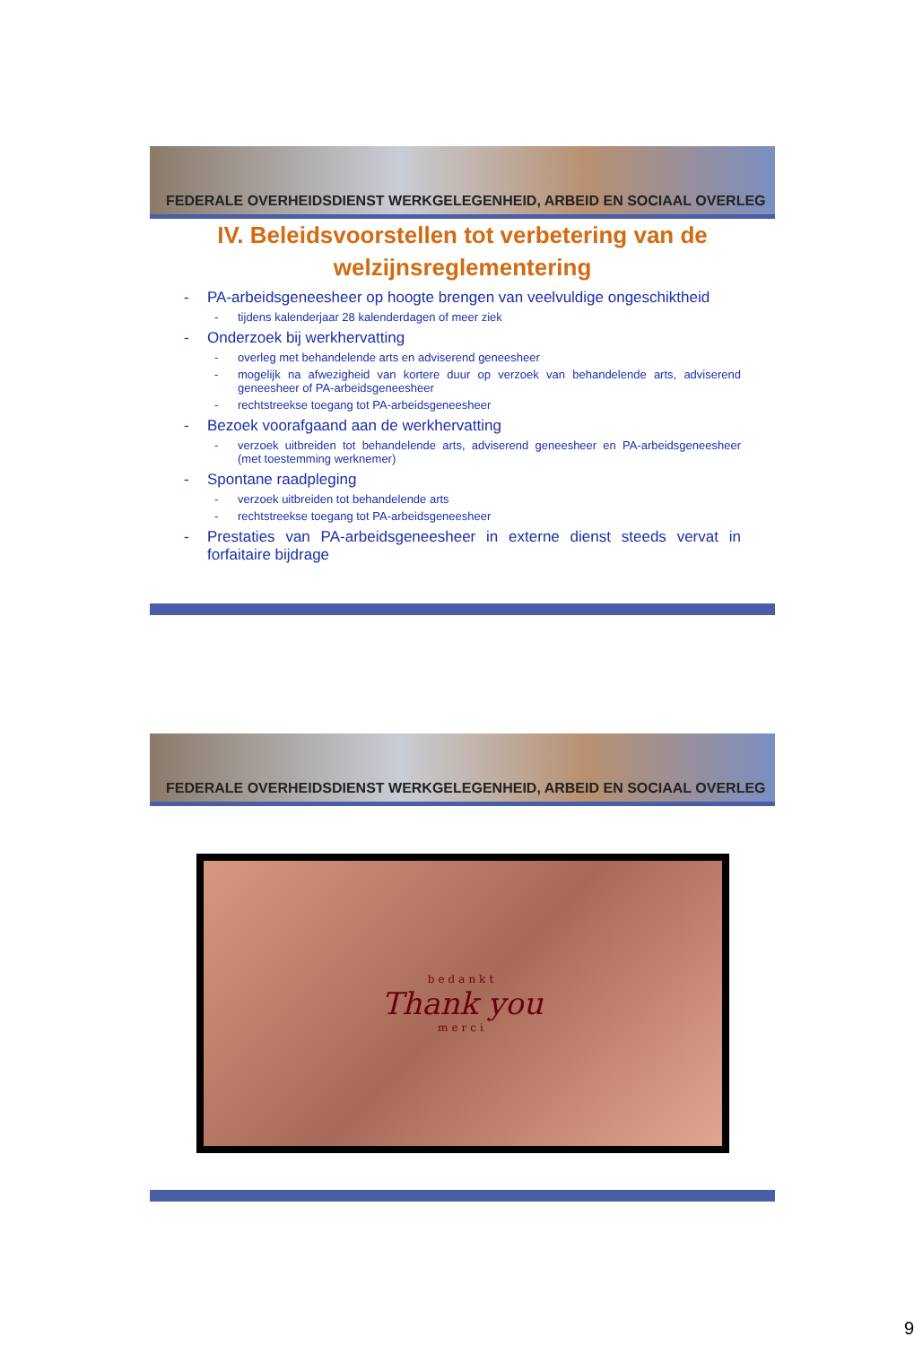FEDERALE OVERHEIDSDIENST WERKGELEGENHEID, ARBEID EN SOCIAAL OVERLEG
IV. Beleidsvoorstellen tot verbetering van de welzijnsreglementering
- PA-arbeidsgeneesheer op hoogte brengen van veelvuldige ongeschiktheid
- tijdens kalenderjaar 28 kalenderdagen of meer ziek
- Onderzoek bij werkhervatting
- overleg met behandelende arts en adviserend geneesheer
- mogelijk na afwezigheid van kortere duur op verzoek van behandelende arts, adviserend geneesheer of PA-arbeidsgeneesheer
- rechtstreekse toegang tot PA-arbeidsgeneesheer
- Bezoek voorafgaand aan de werkhervatting
- verzoek uitbreiden tot behandelende arts, adviserend geneesheer en PA-arbeidsgeneesheer (met toestemming werknemer)
- Spontane raadpleging
- verzoek uitbreiden tot behandelende arts
- rechtstreekse toegang tot PA-arbeidsgeneesheer
- Prestaties van PA-arbeidsgeneesheer in externe dienst steeds vervat in forfaitaire bijdrage
FEDERALE OVERHEIDSDIENST WERKGELEGENHEID, ARBEID EN SOCIAAL OVERLEG
bedankt
Thank you
merci
9